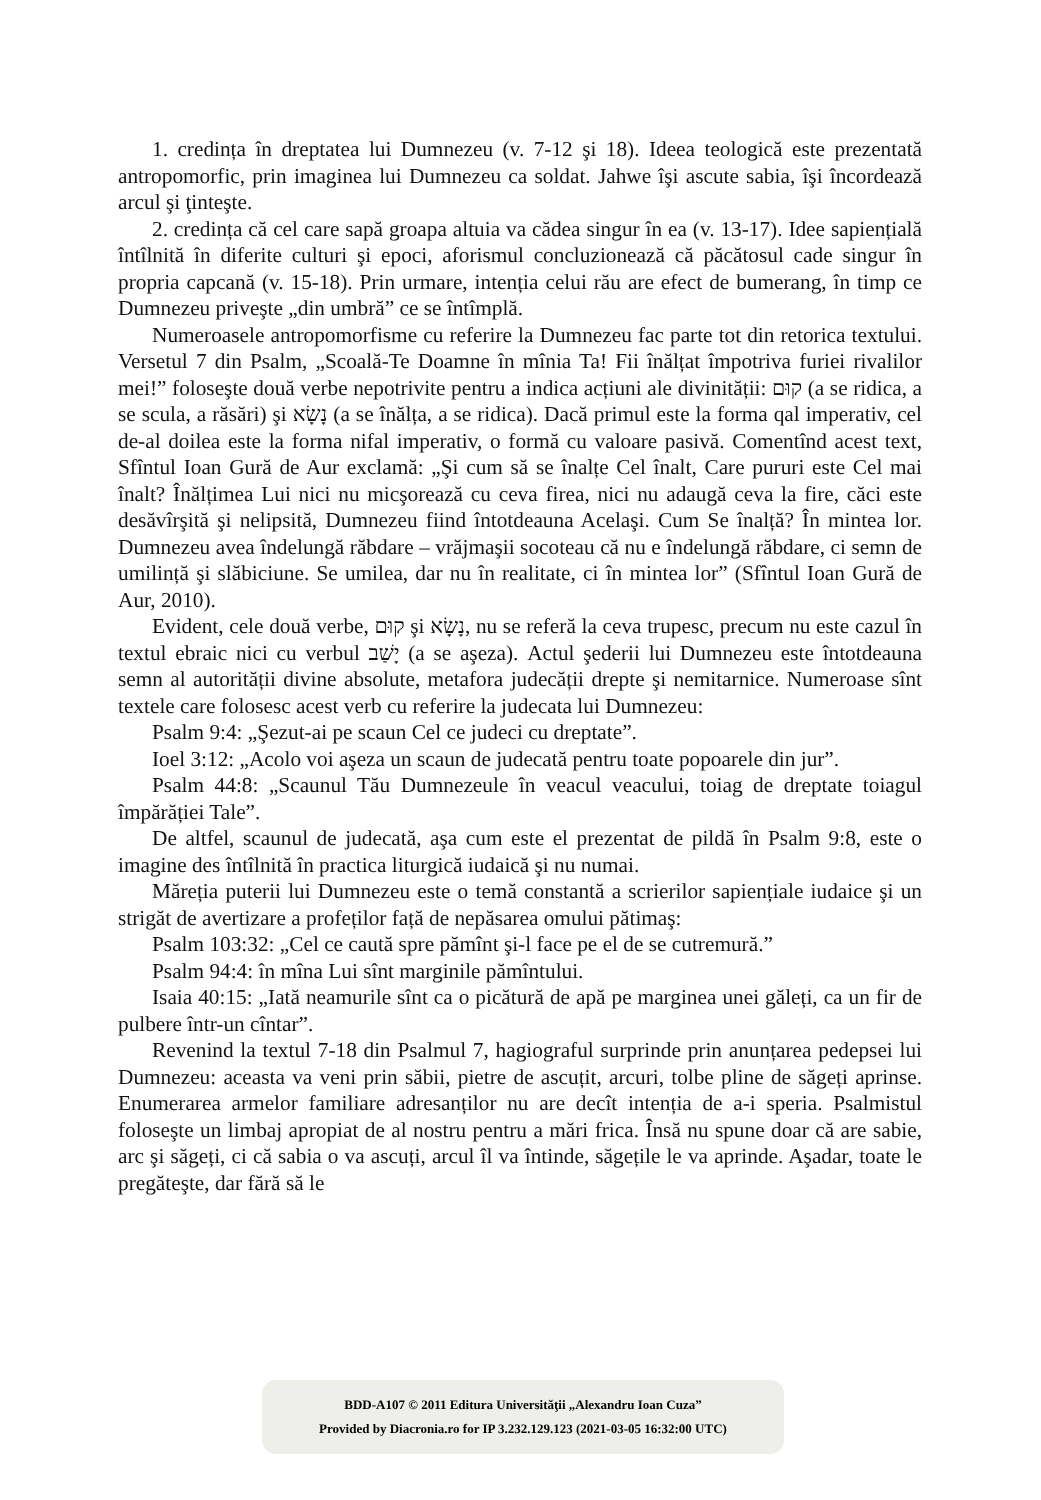1. credința în dreptatea lui Dumnezeu (v. 7-12 şi 18). Ideea teologică este prezentată antropomorfic, prin imaginea lui Dumnezeu ca soldat. Jahwe îşi ascute sabia, îşi încordează arcul şi ţinteşte.
2. credința că cel care sapă groapa altuia va cădea singur în ea (v. 13-17). Idee sapiențială întîlnită în diferite culturi şi epoci, aforismul concluzionează că păcătosul cade singur în propria capcană (v. 15-18). Prin urmare, intenția celui rău are efect de bumerang, în timp ce Dumnezeu priveşte „din umbră” ce se întîmplă.
Numeroasele antropomorfisme cu referire la Dumnezeu fac parte tot din retorica textului. Versetul 7 din Psalm, „Scoală-Te Doamne în mînia Ta! Fii înălțat împotriva furiei rivalilor mei!” foloseşte două verbe nepotrivite pentru a indica acțiuni ale divinității: קוּם (a se ridica, a se scula, a răsări) şi נָשָׂא (a se înălța, a se ridica). Dacă primul este la forma qal imperativ, cel de-al doilea este la forma nifal imperativ, o formă cu valoare pasivă. Comentînd acest text, Sfîntul Ioan Gură de Aur exclamă: „Şi cum să se înalțe Cel înalt, Care pururi este Cel mai înalt? Înălțimea Lui nici nu micşorează cu ceva firea, nici nu adaugă ceva la fire, căci este desăvîrşită şi nelipsită, Dumnezeu fiind întotdeauna Acelaşi. Cum Se înalță? În mintea lor. Dumnezeu avea îndelungă răbdare – vrăjmaşii socoteau că nu e îndelungă răbdare, ci semn de umilință şi slăbiciune. Se umilea, dar nu în realitate, ci în mintea lor” (Sfîntul Ioan Gură de Aur, 2010).
Evident, cele două verbe, קוּם şi נָשָׂא, nu se referă la ceva trupesc, precum nu este cazul în textul ebraic nici cu verbul יָשַׁב (a se aşeza). Actul şederii lui Dumnezeu este întotdeauna semn al autorității divine absolute, metafora judecății drepte şi nemitarnice. Numeroase sînt textele care folosesc acest verb cu referire la judecata lui Dumnezeu:
Psalm 9:4: „Şezut-ai pe scaun Cel ce judeci cu dreptate”.
Ioel 3:12: „Acolo voi aşeza un scaun de judecată pentru toate popoarele din jur”.
Psalm 44:8: „Scaunul Tău Dumnezeule în veacul veacului, toiag de dreptate toiagul împărăției Tale”.
De altfel, scaunul de judecată, aşa cum este el prezentat de pildă în Psalm 9:8, este o imagine des întîlnită în practica liturgică iudaică şi nu numai.
Măreția puterii lui Dumnezeu este o temă constantă a scrierilor sapiențiale iudaice şi un strigăt de avertizare a profeților față de nepăsarea omului pătimaş:
Psalm 103:32: „Cel ce caută spre pămînt şi-l face pe el de se cutremură.”
Psalm 94:4: în mîna Lui sînt marginile pămîntului.
Isaia 40:15: „Iată neamurile sînt ca o picătură de apă pe marginea unei găleți, ca un fir de pulbere într-un cîntar”.
Revenind la textul 7-18 din Psalmul 7, hagiograful surprinde prin anunțarea pedepsei lui Dumnezeu: aceasta va veni prin săbii, pietre de ascuțit, arcuri, tolbe pline de săgeți aprinse. Enumerarea armelor familiare adresanților nu are decît intenția de a-i speria. Psalmistul foloseşte un limbaj apropiat de al nostru pentru a mări frica. Însă nu spune doar că are sabie, arc şi săgeți, ci că sabia o va ascuți, arcul îl va întinde, săgețile le va aprinde. Aşadar, toate le pregăteşte, dar fără să le
BDD-A107 © 2011 Editura Universităţii „Alexandru Ioan Cuza”
Provided by Diacronia.ro for IP 3.232.129.123 (2021-03-05 16:32:00 UTC)